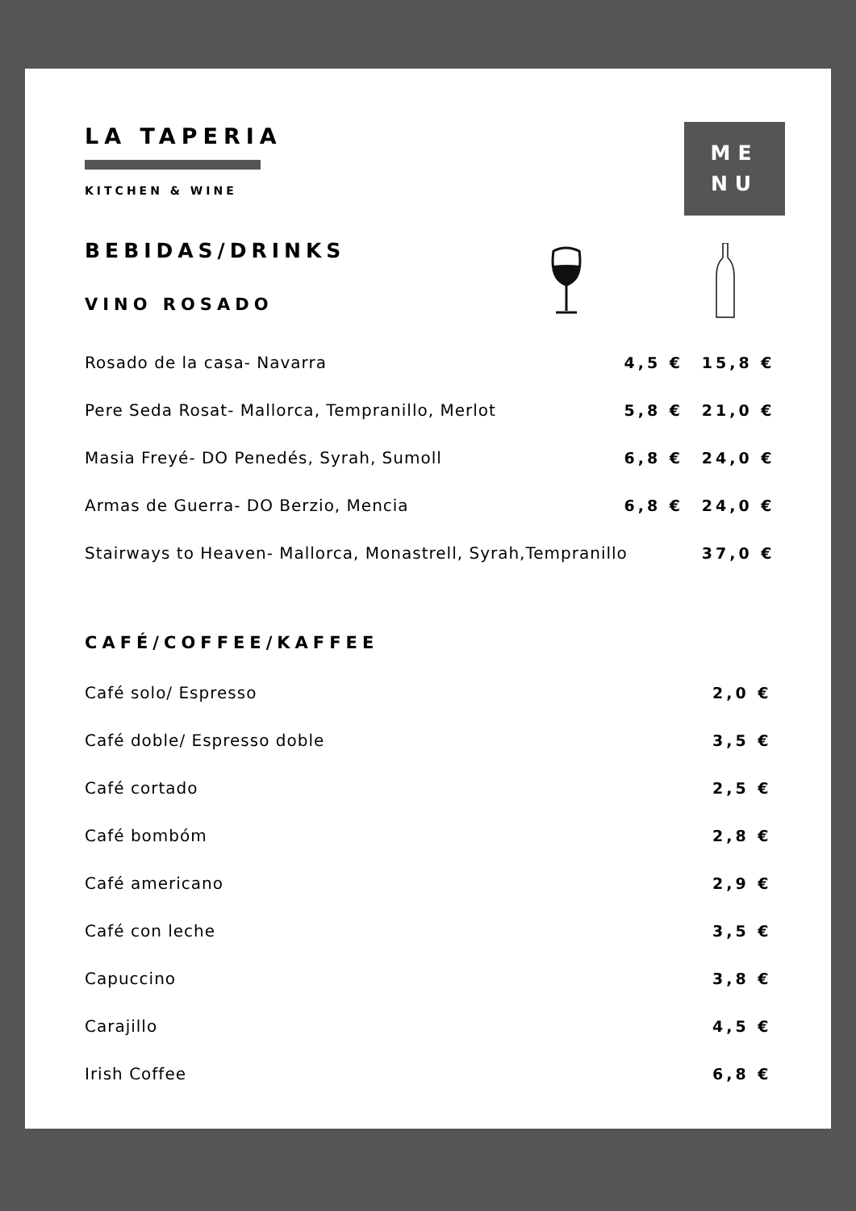LA TAPERIA
KITCHEN & WINE
ME
NU
BEBIDAS/DRINKS
VINO ROSADO
| Rosado de la casa- Navarra | 4,5 € | 15,8 € |
| Pere Seda Rosat- Mallorca, Tempranillo, Merlot | 5,8 € | 21,0 € |
| Masia Freyé- DO Penedés, Syrah, Sumoll | 6,8 € | 24,0 € |
| Armas de Guerra- DO Berzio, Mencia | 6,8 € | 24,0 € |
| Stairways to Heaven- Mallorca, Monastrell, Syrah,Tempranillo | | 37,0 € |
CAFÉ/COFFEE/KAFFEE
| Café solo/ Espresso | 2,0 € |
| Café doble/ Espresso doble | 3,5 € |
| Café cortado | 2,5 € |
| Café bombóm | 2,8 € |
| Café americano | 2,9 € |
| Café con leche | 3,5 € |
| Capuccino | 3,8 € |
| Carajillo | 4,5 € |
| Irish Coffee | 6,8 € |